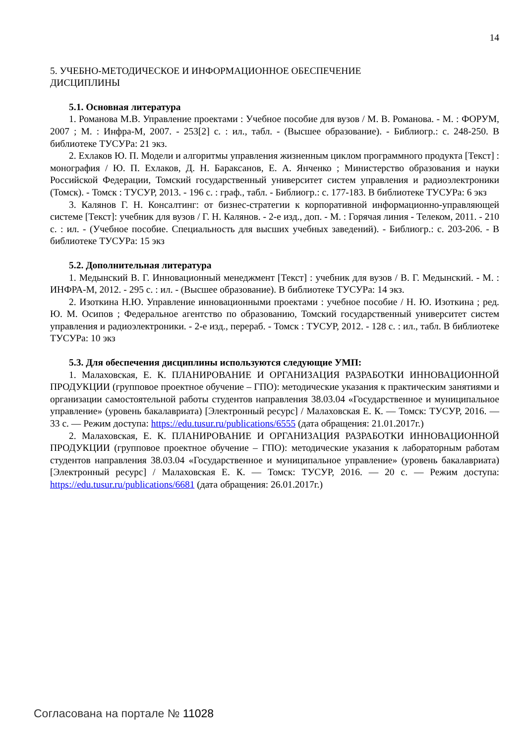14
5. УЧЕБНО-МЕТОДИЧЕСКОЕ И ИНФОРМАЦИОННОЕ ОБЕСПЕЧЕНИЕ
ДИСЦИПЛИНЫ
5.1. Основная литература
1. Романова М.В. Управление проектами : Учебное пособие для вузов / М. В. Романова. - М. : ФОРУМ, 2007 ; М. : Инфра-М, 2007. - 253[2] с. : ил., табл. - (Высшее образование). - Библиогр.: с. 248-250. В библиотеке ТУСУРа: 21 экз.
2. Ехлаков Ю. П. Модели и алгоритмы управления жизненным циклом программного продукта [Текст] : монография / Ю. П. Ехлаков, Д. Н. Бараксанов, Е. А. Янченко ; Министерство образования и науки Российской Федерации, Томский государственный университет систем управления и радиоэлектроники (Томск). - Томск : ТУСУР, 2013. - 196 с. : граф., табл. - Библиогр.: с. 177-183. В библиотеке ТУСУРа: 6 экз
3. Калянов Г. Н. Консалтинг: от бизнес-стратегии к корпоративной информационно-управляющей системе [Текст]: учебник для вузов / Г. Н. Калянов. - 2-е изд., доп. - М. : Горячая линия - Телеком, 2011. - 210 с. : ил. - (Учебное пособие. Специальность для высших учебных заведений). - Библиогр.: с. 203-206. - В библиотеке ТУСУРа: 15 экз
5.2. Дополнительная литература
1. Медынский В. Г. Инновационный менеджмент [Текст] : учебник для вузов / В. Г. Медынский. - М. : ИНФРА-М, 2012. - 295 с. : ил. - (Высшее образование). В библиотеке ТУСУРа: 14 экз.
2. Изоткина Н.Ю. Управление инновационными проектами : учебное пособие / Н. Ю. Изоткина ; ред. Ю. М. Осипов ; Федеральное агентство по образованию, Томский государственный университет систем управления и радиоэлектроники. - 2-е изд., перераб. - Томск : ТУСУР, 2012. - 128 с. : ил., табл. В библиотеке ТУСУРа: 10 экз
5.3. Для обеспечения дисциплины используются следующие УМП:
1. Малаховская, Е. К. ПЛАНИРОВАНИЕ И ОРГАНИЗАЦИЯ РАЗРАБОТКИ ИННОВАЦИОННОЙ ПРОДУКЦИИ (групповое проектное обучение – ГПО): методические указания к практическим занятиями и организации самостоятельной работы студентов направления 38.03.04 «Государственное и муниципальное управление» (уровень бакалавриата) [Электронный ресурс] / Малаховская Е. К. — Томск: ТУСУР, 2016. — 33 с. — Режим доступа: https://edu.tusur.ru/publications/6555 (дата обращения: 21.01.2017г.)
2. Малаховская, Е. К. ПЛАНИРОВАНИЕ И ОРГАНИЗАЦИЯ РАЗРАБОТКИ ИННОВАЦИОННОЙ ПРОДУКЦИИ (групповое проектное обучение – ГПО): методические указания к лабораторным работам студентов направления 38.03.04 «Государственное и муниципальное управление» (уровень бакалавриата) [Электронный ресурс] / Малаховская Е. К. — Томск: ТУСУР, 2016. — 20 с. — Режим доступа: https://edu.tusur.ru/publications/6681 (дата обращения: 26.01.2017г.)
Согласована на портале № 11028